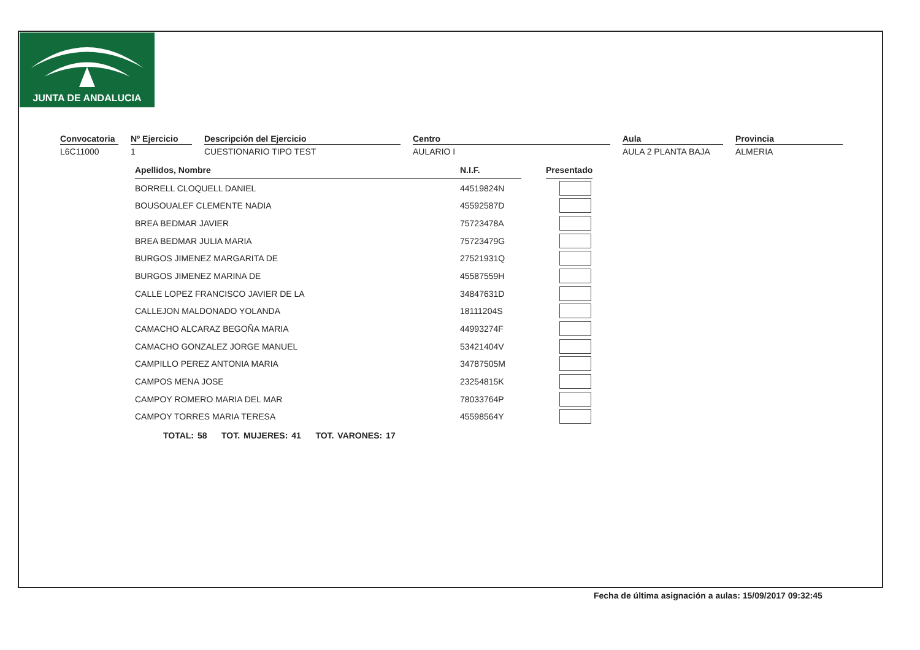JUNTA DE ANDALUCIA
Convocatoria
L6C11000
Nº Ejercicio
1
Descripción del Ejercicio
CUESTIONARIO TIPO TEST
Centro
AULARIO I
Aula
AULA 2 PLANTA BAJA
Provincia
ALMERIA
| Apellidos, Nombre | N.I.F. | | Presentado |
| BORRELL CLOQUELL DANIEL | 44519824N | | |
| BOUSOUALEF CLEMENTE NADIA | 45592587D | | |
| BREA BEDMAR JAVIER | 75723478A | | |
| BREA BEDMAR JULIA MARIA | 75723479G | | |
| BURGOS JIMENEZ MARGARITA DE | 27521931Q | | |
| BURGOS JIMENEZ MARINA DE | 45587559H | | |
| CALLE LOPEZ FRANCISCO JAVIER DE LA | 34847631D | | |
| CALLEJON MALDONADO YOLANDA | 18111204S | | |
| CAMACHO ALCARAZ BEGOÑA MARIA | 44993274F | | |
| CAMACHO GONZALEZ JORGE MANUEL | 53421404V | | |
| CAMPILLO PEREZ ANTONIA MARIA | 34787505M | | |
| CAMPOS MENA JOSE | 23254815K | | |
| CAMPOY ROMERO MARIA DEL MAR | 78033764P | | |
| CAMPOY TORRES MARIA TERESA | 45598564Y | | |
TOTAL: 58 TOT. MUJERES: 41 TOT. VARONES: 17
Fecha de última asignación a aulas: 15/09/2017 09:32:45